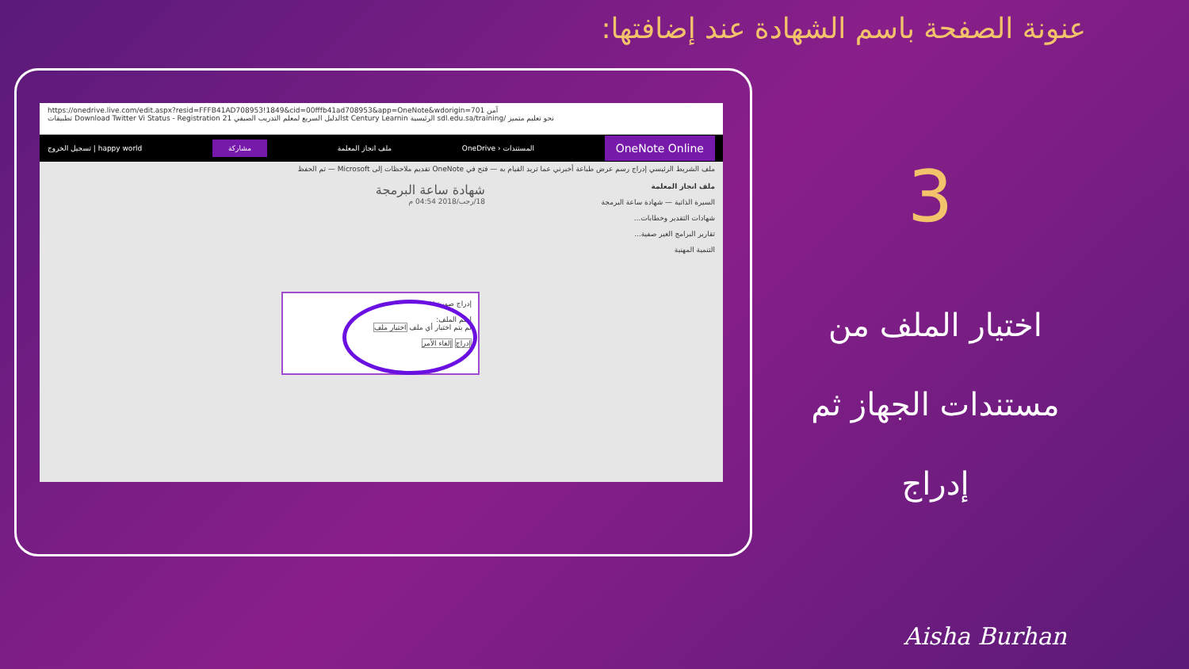عنونة الصفحة باسم الشهادة عند إضافتها:
https://onedrive.live.com/edit.aspx?resid=FFFB41AD708953!1849&cid=00fffb41ad708953&app=OneNote&wdorigin=701 آمن
تطبيقات Download Twitter Vi Status - Registration الدليل السريع لمعلم التدريب الصيفي 21st Century Learnin الرئيسية sdl.edu.sa/training/ نحو تعليم متميز
تسجيل الخروج | happy world مشاركة ملف انجاز المعلمة OneDrive › المستندات OneNote Online
ملف الشريط الرئيسي إدراج رسم عرض طباعة أخبرني عما تريد القيام به — فتح في OneNote تقديم ملاحظات إلى Microsoft — تم الحفظ
ملف انجاز المعلمة
السيرة الذاتية — شهادة ساعة البرمجة
شهادات التقدير وخطابات...
تقارير البرامج الغير صفية...
التنمية المهنية
شهادة ساعة البرمجة
18/رجب/2018 04:54 م
إدراج صورة ✕
اسم الملف:
لم يتم اختيار أي ملف اختيار ملف
إدراج إلغاء الأمر
3
اختيار الملف من مستندات الجهاز ثم إدراج
Aisha Burhan